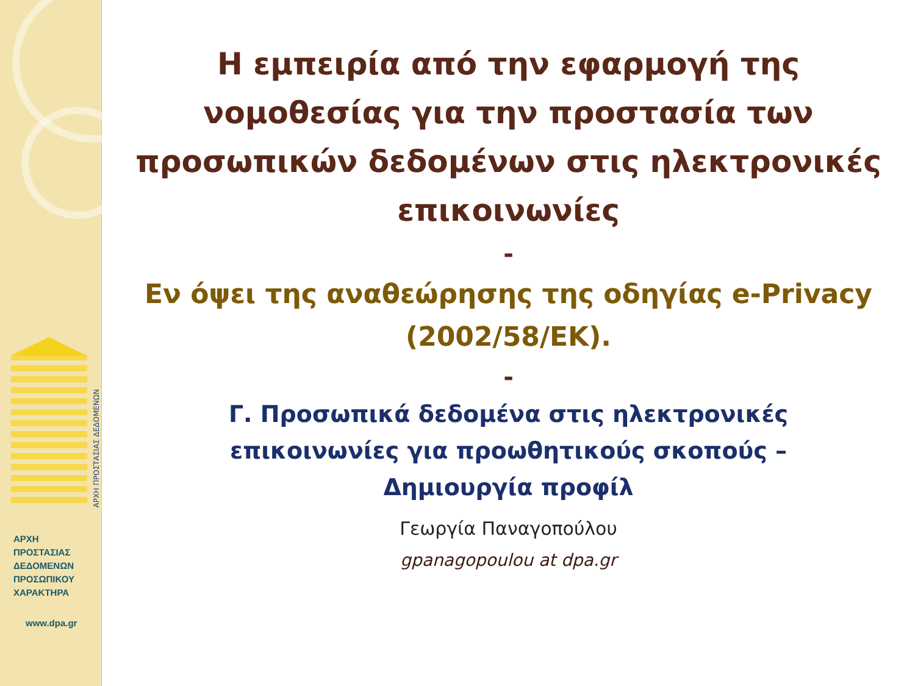ΑΡΧΗ ΠΡΟΣΤΑΣΙΑΣ ΔΕΔΟΜΕΝΩΝ
ΑΡΧΗ
ΠΡΟΣΤΑΣΙΑΣ
ΔΕΔΟΜΕΝΩΝ
ΠΡΟΣΩΠΙΚΟΥ
ΧΑΡΑΚΤΗΡΑ
www.dpa.gr
Η εμπειρία από την εφαρμογή της νομοθεσίας για την προστασία των προσωπικών δεδομένων στις ηλεκτρονικές επικοινωνίες
-
Εν όψει της αναθεώρησης της οδηγίας e-Privacy (2002/58/ΕΚ).
-
Γ. Προσωπικά δεδομένα στις ηλεκτρονικές επικοινωνίες για προωθητικούς σκοπούς – Δημιουργία προφίλ
Γεωργία Παναγοπούλου
gpanagopoulou at dpa.gr